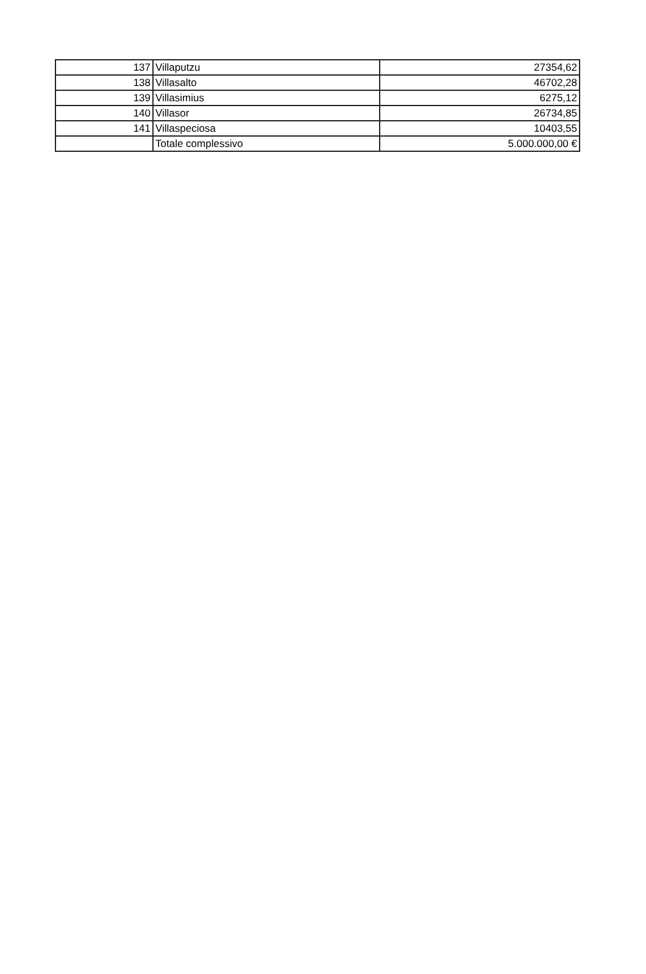| 137 | Villaputzu | 27354,62 |
| 138 | Villasalto | 46702,28 |
| 139 | Villasimius | 6275,12 |
| 140 | Villasor | 26734,85 |
| 141 | Villaspeciosa | 10403,55 |
| | Totale complessivo | 5.000.000,00 € |